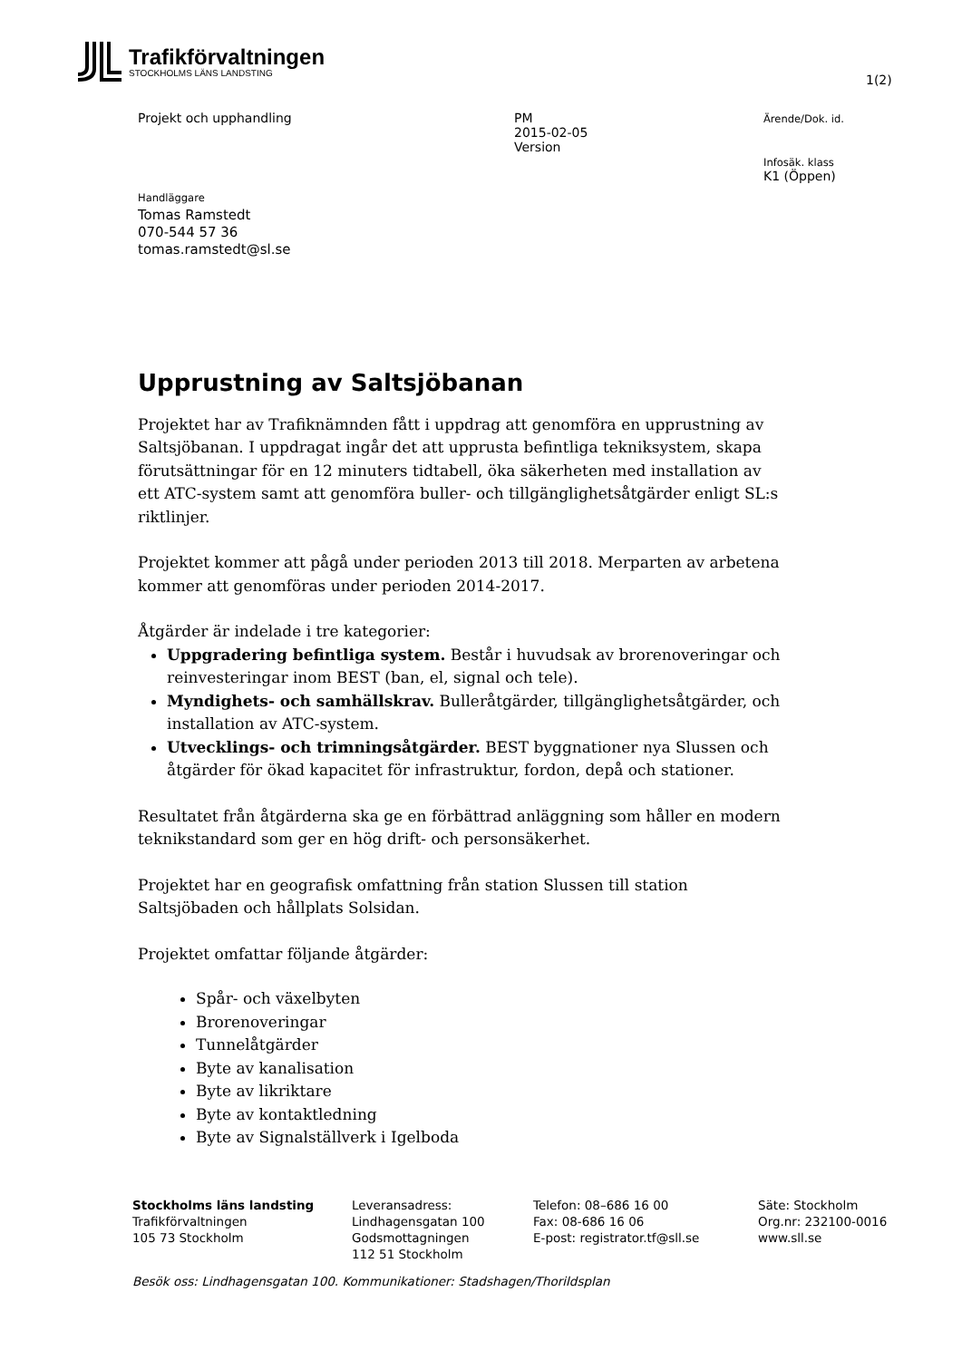Trafikförvaltningen
STOCKHOLMS LÄNS LANDSTING
1(2)
Projekt och upphandling PM
2015-02-05
Version
Ärende/Dok. id.
Infosäk. klass
K1 (Öppen)
Handläggare
Tomas Ramstedt
070-544 57 36
tomas.ramstedt@sl.se
Upprustning av Saltsjöbanan
Projektet har av Trafiknämnden fått i uppdrag att genomföra en upprustning av Saltsjöbanan. I uppdragat ingår det att upprusta befintliga tekniksystem, skapa förutsättningar för en 12 minuters tidtabell, öka säkerheten med installation av ett ATC-system samt att genomföra buller- och tillgänglighetsåtgärder enligt SL:s riktlinjer.
Projektet kommer att pågå under perioden 2013 till 2018. Merparten av arbetena kommer att genomföras under perioden 2014-2017.
Åtgärder är indelade i tre kategorier:
Uppgradering befintliga system. Består i huvudsak av brorenoveringar och reinvesteringar inom BEST (ban, el, signal och tele).
Myndighets- och samhällskrav. Bulleråtgärder, tillgänglighetsåtgärder, och installation av ATC-system.
Utvecklings- och trimningsåtgärder. BEST byggnationer nya Slussen och åtgärder för ökad kapacitet för infrastruktur, fordon, depå och stationer.
Resultatet från åtgärderna ska ge en förbättrad anläggning som håller en modern teknikstandard som ger en hög drift- och personsäkerhet.
Projektet har en geografisk omfattning från station Slussen till station Saltsjöbaden och hållplats Solsidan.
Projektet omfattar följande åtgärder:
Spår- och växelbyten
Brorenoveringar
Tunnelåtgärder
Byte av kanalisation
Byte av likriktare
Byte av kontaktledning
Byte av Signalställverk i Igelboda
Stockholms läns landsting
Trafikförvaltningen
105 73 Stockholm
Leveransadress:
Lindhagensgatan 100
Godsmottagningen
112 51 Stockholm
Telefon: 08–686 16 00
Fax: 08-686 16 06
E-post: registrator.tf@sll.se
Säte: Stockholm
Org.nr: 232100-0016
www.sll.se
Besök oss: Lindhagensgatan 100. Kommunikationer: Stadshagen/Thorildsplan